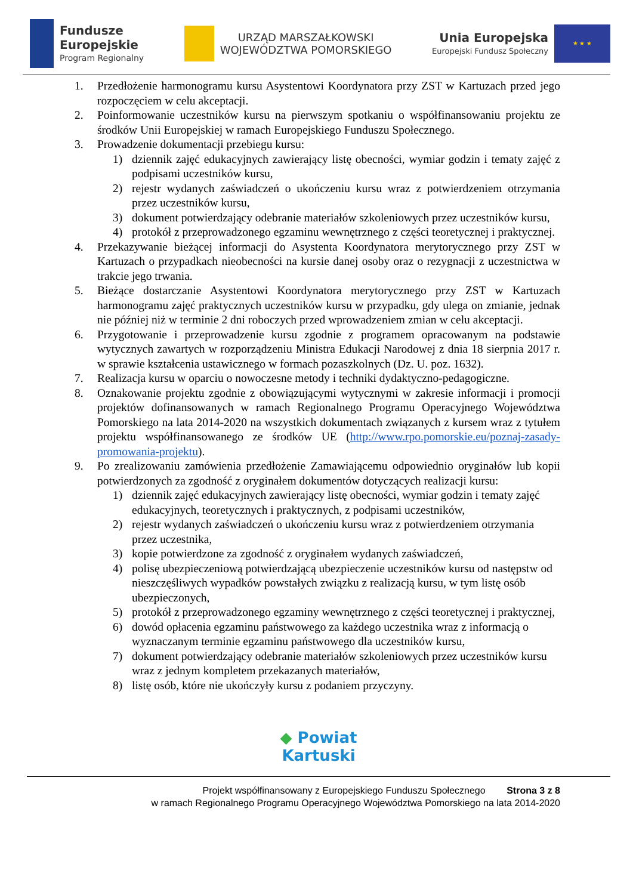Fundusze
Europejskie
Program Regionalny
URZĄD MARSZAŁKOWSKI
WOJEWÓDZTWA POMORSKIEGO
Unia Europejska
Europejski Fundusz Społeczny
★ ★ ★
1. Przedłożenie harmonogramu kursu Asystentowi Koordynatora przy ZST w Kartuzach przed jego rozpoczęciem w celu akceptacji.
2. Poinformowanie uczestników kursu na pierwszym spotkaniu o współfinansowaniu projektu ze środków Unii Europejskiej w ramach Europejskiego Funduszu Społecznego.
3. Prowadzenie dokumentacji przebiegu kursu:
1) dziennik zajęć edukacyjnych zawierający listę obecności, wymiar godzin i tematy zajęć z podpisami uczestników kursu,
2) rejestr wydanych zaświadczeń o ukończeniu kursu wraz z potwierdzeniem otrzymania przez uczestników kursu,
3) dokument potwierdzający odebranie materiałów szkoleniowych przez uczestników kursu,
4) protokół z przeprowadzonego egzaminu wewnętrznego z części teoretycznej i praktycznej.
4. Przekazywanie bieżącej informacji do Asystenta Koordynatora merytorycznego przy ZST w Kartuzach o przypadkach nieobecności na kursie danej osoby oraz o rezygnacji z uczestnictwa w trakcie jego trwania.
5. Bieżące dostarczanie Asystentowi Koordynatora merytorycznego przy ZST w Kartuzach harmonogramu zajęć praktycznych uczestników kursu w przypadku, gdy ulega on zmianie, jednak nie później niż w terminie 2 dni roboczych przed wprowadzeniem zmian w celu akceptacji.
6. Przygotowanie i przeprowadzenie kursu zgodnie z programem opracowanym na podstawie wytycznych zawartych w rozporządzeniu Ministra Edukacji Narodowej z dnia 18 sierpnia 2017 r. w sprawie kształcenia ustawicznego w formach pozaszkolnych (Dz. U. poz. 1632).
7. Realizacja kursu w oparciu o nowoczesne metody i techniki dydaktyczno-pedagogiczne.
8. Oznakowanie projektu zgodnie z obowiązującymi wytycznymi w zakresie informacji i promocji projektów dofinansowanych w ramach Regionalnego Programu Operacyjnego Województwa Pomorskiego na lata 2014-2020 na wszystkich dokumentach związanych z kursem wraz z tytułem projektu współfinansowanego ze środków UE (http://www.rpo.pomorskie.eu/poznaj-zasady-promowania-projektu).
9. Po zrealizowaniu zamówienia przedłożenie Zamawiającemu odpowiednio oryginałów lub kopii potwierdzonych za zgodność z oryginałem dokumentów dotyczących realizacji kursu:
1) dziennik zajęć edukacyjnych zawierający listę obecności, wymiar godzin i tematy zajęć edukacyjnych, teoretycznych i praktycznych, z podpisami uczestników,
2) rejestr wydanych zaświadczeń o ukończeniu kursu wraz z potwierdzeniem otrzymania przez uczestnika,
3) kopie potwierdzone za zgodność z oryginałem wydanych zaświadczeń,
4) polisę ubezpieczeniową potwierdzającą ubezpieczenie uczestników kursu od następstw od nieszczęśliwych wypadków powstałych związku z realizacją kursu, w tym listę osób ubezpieczonych,
5) protokół z przeprowadzonego egzaminy wewnętrznego z części teoretycznej i praktycznej,
6) dowód opłacenia egzaminu państwowego za każdego uczestnika wraz z informacją o wyznaczanym terminie egzaminu państwowego dla uczestników kursu,
7) dokument potwierdzający odebranie materiałów szkoleniowych przez uczestników kursu wraz z jednym kompletem przekazanych materiałów,
8) listę osób, które nie ukończyły kursu z podaniem przyczyny.
◆ Powiat
Kartuski
Projekt współfinansowany z Europejskiego Funduszu Społecznego Strona 3 z 8
w ramach Regionalnego Programu Operacyjnego Województwa Pomorskiego na lata 2014-2020